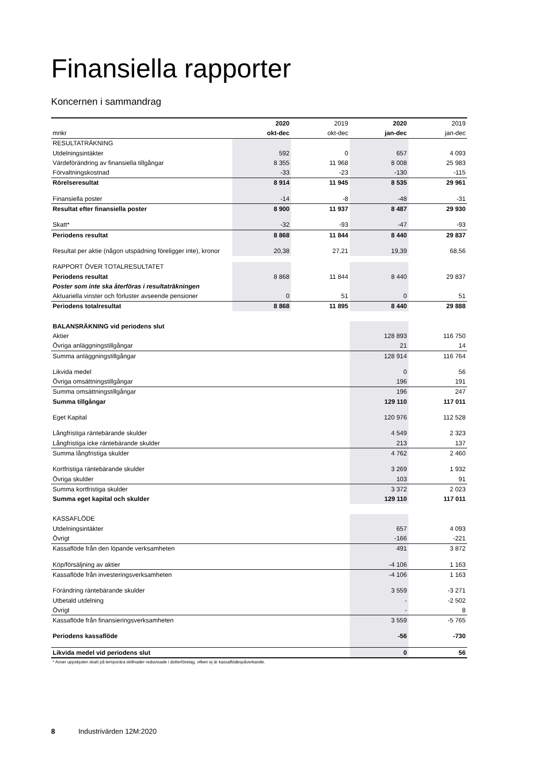Finansiella rapporter
Koncernen i sammandrag
| | 2020 | 2019 | 2020 | 2019 |
| --- | --- | --- | --- | --- |
| mnkr | okt-dec | okt-dec | jan-dec | jan-dec |
| RESULTATRÄKNING | | | | |
| Utdelningsintäkter | 592 | 0 | 657 | 4 093 |
| Värdeförändring av finansiella tillgångar | 8 355 | 11 968 | 8 008 | 25 983 |
| Förvaltningskostnad | -33 | -23 | -130 | -115 |
| Rörelseresultat | 8 914 | 11 945 | 8 535 | 29 961 |
| Finansiella poster | -14 | -8 | -48 | -31 |
| Resultat efter finansiella poster | 8 900 | 11 937 | 8 487 | 29 930 |
| Skatt* | -32 | -93 | -47 | -93 |
| Periodens resultat | 8 868 | 11 844 | 8 440 | 29 837 |
| Resultat per aktie (någon utspädning föreligger inte), kronor | 20,38 | 27,21 | 19,39 | 68,56 |
| RAPPORT ÖVER TOTALRESULTATET | | | | |
| Periodens resultat | 8 868 | 11 844 | 8 440 | 29 837 |
| Poster som inte ska återföras i resultaträkningen | | | | |
| Aktuariella vinster och förluster avseende pensioner | 0 | 51 | 0 | 51 |
| Periodens totalresultat | 8 868 | 11 895 | 8 440 | 29 888 |
| BALANSRÄKNING vid periodens slut | | | | |
| Aktier | | | 128 893 | 116 750 |
| Övriga anläggningstillgångar | | | 21 | 14 |
| Summa anläggningstillgångar | | | 128 914 | 116 764 |
| Likvida medel | | | 0 | 56 |
| Övriga omsättningstillgångar | | | 196 | 191 |
| Summa omsättningstillgångar | | | 196 | 247 |
| Summa tillgångar | | | 129 110 | 117 011 |
| Eget Kapital | | | 120 976 | 112 528 |
| Långfristiga räntebärande skulder | | | 4 549 | 2 323 |
| Långfristiga icke räntebärande skulder | | | 213 | 137 |
| Summa långfristiga skulder | | | 4 762 | 2 460 |
| Kortfristiga räntebärande skulder | | | 3 269 | 1 932 |
| Övriga skulder | | | 103 | 91 |
| Summa kortfristiga skulder | | | 3 372 | 2 023 |
| Summa eget kapital och skulder | | | 129 110 | 117 011 |
| KASSAFLÖDE | | | | |
| Utdelningsintäkter | | | 657 | 4 093 |
| Övrigt | | | -166 | -221 |
| Kassaflöde från den löpande verksamheten | | | 491 | 3 872 |
| Köp/försäljning av aktier | | | -4 106 | 1 163 |
| Kassaflöde från investeringsverksamheten | | | -4 106 | 1 163 |
| Förändring räntebärande skulder | | | 3 559 | -3 271 |
| Utbetald utdelning | | | - | -2 502 |
| Övrigt | | | - | 8 |
| Kassaflöde från finansieringsverksamheten | | | 3 559 | -5 765 |
| Periodens kassaflöde | | | -56 | -730 |
| Likvida medel vid periodens slut | | | 0 | 56 |
* Avser uppskjuten skatt på temporära skillnader redovisade i dotterföretag, vilken ej är kassaflödespåverkande.
8 Industrivärden 12M:2020